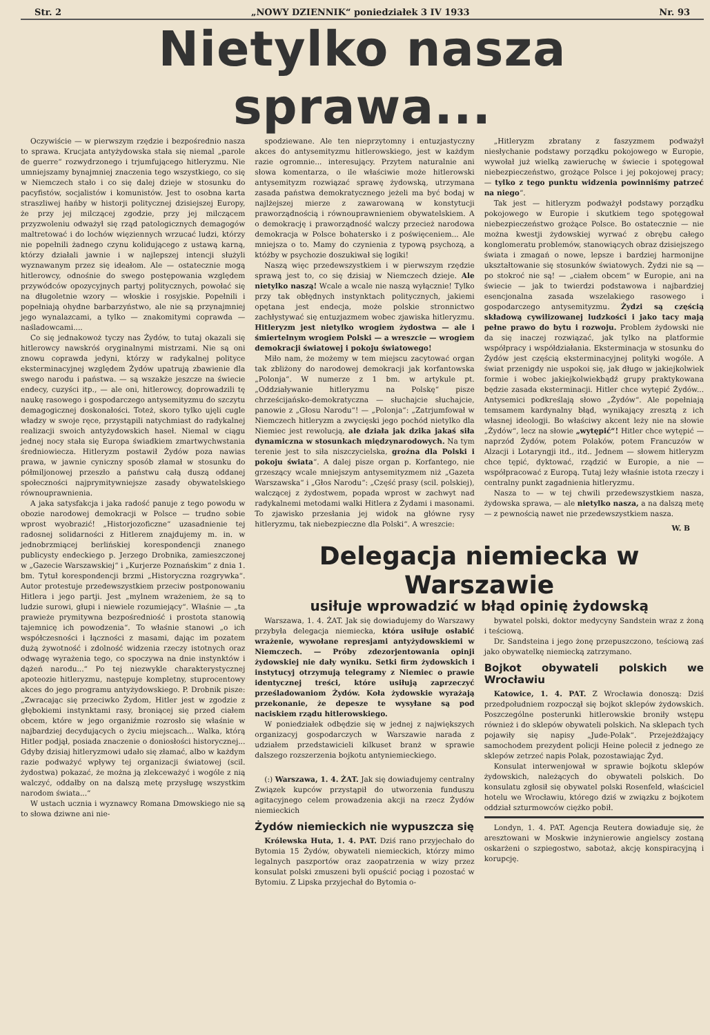Str. 2 „NOWY DZIENNIK“ poniedziałek 3 IV 1933 Nr. 93
Nietylko nasza sprawa...
Oczywiście — w pierwszym rzędzie i bezpośrednio nasza to sprawa. Krucjata antyżydowska stała się niemal „parole de guerre“ rozwydrzonego i trjumfującego hitleryzmu. Nie umniejszamy bynajmniej znaczenia tego wszystkiego, co się w Niemczech stało i co się dalej dzieje w stosunku do pacyfistów, socjalistów i komunistów. Jest to osobna karta straszliwej hańby w historji politycznej dzisiejszej Europy, że przy jej milczącej zgodzie, przy jej milczącem przyzwoleniu odważył się rząd patologicznych demagogów maltretować i do lochów więziennych wrzucać ludzi, którzy nie popełnili żadnego czynu kolidującego z ustawą karną, którzy działali jawnie i w najlepszej intencji służyli wyznawanym przez się ideałom. Ale — ostatecznie mogą hitlerowcy, odnośnie do swego postępowania względem przywódców opozycyjnych partyj politycznych, powołać się na długoletnie wzory — włoskie i rosyjskie. Popełnili i popełniają ohydne barbarzyństwo, ale nie są przynajmniej jego wynalazcami, a tylko — znakomitymi coprawda — naśladowcami....
Co się jednakowoż tyczy nas Żydów, to tutaj okazali się hitlerowcy nawskróś oryginalnymi mistrzami. Nie są oni znowu coprawda jedyni, którzy w radykalnej polityce eksterminacyjnej względem Żydów upatrują zbawienie dla swego narodu i państwa. — są wszakże jeszcze na świecie endecy, cuzyści itp., — ale oni, hitlerowcy, doprowadzili tę naukę rasowego i gospodarczego antysemityzmu do szczytu demagogicznej doskonałości. Toteż, skoro tylko ujęli cugle władzy w swoje ręce, przystąpili natychmiast do radykalnej realizacji swoich antyżydowskich haseł. Niemal w ciągu jednej nocy stała się Europa świadkiem zmartwychwstania średniowiecza. Hitleryzm postawił Żydów poza nawias prawa, w jawnie cyniczny sposób złamał w stosunku do półmiljonowej przeszło a państwu całą duszą oddanej społeczności najprymitywniejsze zasady obywatelskiego równouprawnienia.
A jaka satysfakcja i jaka radość panuje z tego powodu w obozie narodowej demokracji w Polsce — trudno sobie wprost wyobrazić! „Historjozoficzne“ uzasadnienie tej radosnej solidarności z Hitlerem znajdujemy m. in. w jednobrzmiącej berlińskiej korespondencji znanego publicysty endeckiego p. Jerzego Drobnika, zamieszczonej w „Gazecie Warszawskiej“ i „Kurjerze Poznańskim“ z dnia 1. bm. Tytuł korespondencji brzmi „Historyczna rozgrywka“. Autor protestuje przedewszystkiem przeciw postponowaniu Hitlera i jego partji. Jest „mylnem wrażeniem, że są to ludzie surowi, głupi i niewiele rozumiejący“. Właśnie — „ta prawieże prymitywna bezpośredniość i prostota stanowią tajemnicę ich powodzenia“. To właśnie stanowi „o ich współczesności i łączności z masami, dając im pozatem dużą żywotność i zdolność widzenia rzeczy istotnych oraz odwagę wyrażenia tego, co spoczywa na dnie instynktów i dążeń narodu...“ Po tej niezwykle charakterystycznej apoteozie hitleryzmu, następuje kompletny, stuprocentowy akces do jego programu antyżydowskiego. P. Drobnik pisze: „Zwracając się przeciwko Żydom, Hitler jest w zgodzie z głębokiemi instynktami rasy, broniącej się przed ciałem obcem, które w jego organiźmie rozrosło się właśnie w najbardziej decydujących o życiu miejscach... Walka, którą Hitler podjął, posiada znaczenie o doniosłości historycznej... Gdyby dzisiaj hitleryzmowi udało się złamać, albo w każdym razie podważyć wpływy tej organizacji światowej (scil. żydostwa) pokazać, że można ją zlekceważyć i wogóle z nią walczyć, oddałby on na dalszą metę przysługę wszystkim narodom świata...“
W ustach ucznia i wyznawcy Romana Dmowskiego nie są to słowa dziwne ani nie-
spodziewane. Ale ten nieprzytomny i entuzjastyczny akces do antysemityzmu hitlerowskiego, jest w każdym razie ogromnie... interesujący. Przytem naturalnie ani słowa komentarza, o ile właściwie może hitlerowski antysemityzm rozwiązać sprawę żydowską, utrzymana zasada państwa demokratycznego jeżeli ma być bodaj w najlżejszej mierze z zawarowaną w konstytucji praworządnością i równouprawnieniem obywatelskiem. A o demokrację i praworządność walczy przecież narodowa demokracja w Polsce bohatersko i z poświęceniem... Ale mniejsza o to. Mamy do czynienia z typową psychozą, a któżby w psychozie doszukiwał się logiki!
Naszą więc przedewszystkiem i w pierwszym rzędzie sprawą jest to, co się dzisiaj w Niemczech dzieje. Ale nietylko naszą! Wcale a wcale nie naszą wyłącznie! Tylko przy tak obłędnych instynktach politycznych, jakiemi opętana jest endecja, może polskie stronnictwo zachłystywać się entuzjazmem wobec zjawiska hitleryzmu. Hitleryzm jest nietylko wrogiem żydostwa — ale i śmiertelnym wrogiem Polski — a wreszcie — wrogiem demokracji światowej i pokoju światowego!
Miło nam, że możemy w tem miejscu zacytować organ tak zbliżony do narodowej demokracji jak korfantowska „Polonja“. W numerze z 1 bm. w artykule pt. „Oddziaływanie hitleryzmu na Polskę“ pisze chrześcijańsko-demokratyczna — słuchajcie słuchajcie, panowie z „Głosu Narodu“! — „Polonja“: „Zatrjumfował w Niemczech hitleryzm a zwycięski jego pochód nietylko dla Niemiec jest rewolucją, ale działa jak dzika jakaś siła dynamiczna w stosunkach międzynarodowych. Na tym terenie jest to siła niszczycielska, groźna dla Polski i pokoju świata“. A dalej pisze organ p. Korfantego, nie grzeszący wcale mniejszym antysemityzmem niż „Gazeta Warszawska“ i „Głos Narodu“: „Część prasy (scil. polskiej), walczącej z żydostwem, popada wprost w zachwyt nad radykalnemi metodami walki Hitlera z Żydami i masonami. To zjawisko przesłania jej widok na główne rysy hitleryzmu, tak niebezpieczne dla Polski“. A wreszcie:
„Hitleryzm zbratany z faszyzmem podważył niesłychanie podstawy porządku pokojowego w Europie, wywołał już wielką zawieruchę w świecie i spotęgował niebezpieczeństwo, grożące Polsce i jej pokojowej pracy; — tylko z tego punktu widzenia powinniśmy patrzeć na niego“.
Tak jest — hitleryzm podważył podstawy porządku pokojowego w Europie i skutkiem tego spotęgował niebezpieczeństwo grożące Polsce. Bo ostatecznie — nie można kwestji żydowskiej wyrwać z obrębu całego konglomeratu problemów, stanowiących obraz dzisiejszego świata i zmagań o nowe, lepsze i bardziej harmonijne ukształtowanie się stosunków światowych. Żydzi nie są — po stokroć nie są! — „ciałem obcem“ w Europie, ani na świecie — jak to twierdzi podstawowa i najbardziej esencjonalna zasada wszelakiego rasowego i gospodarczego antysemityzmu. Żydzi są częścią składową cywilizowanej ludzkości i jako tacy mają pełne prawo do bytu i rozwoju. Problem żydowski nie da się inaczej rozwiązać, jak tylko na platformie współpracy i współdziałania. Eksterminacja w stosunku do Żydów jest częścią eksterminacyjnej polityki wogóle. A świat przenigdy nie uspokoi się, jak długo w jakiejkolwiek formie i wobec jakiejkolwiekbądź grupy praktykowana będzie zasada eksterminacji. Hitler chce wytępić Żydów... Antysemici podkreślają słowo „Żydów“. Ale popełniają temsamem kardynalny błąd, wynikający zresztą z ich własnej ideologji. Bo właściwy akcent leży nie na słowie „Żydów“, lecz na słowie „wytępić“! Hitler chce wytępić — naprzód Żydów, potem Polaków, potem Francuzów w Alzacji i Lotaryngji itd., itd.. Jednem — słowem hitleryzm chce tępić, dyktować, rządzić w Europie, a nie — współpracować z Europą. Tutaj leży właśnie istota rzeczy i centralny punkt zagadnienia hitleryzmu.
Nasza to — w tej chwili przedewszystkiem nasza, żydowska sprawa, — ale nietylko nasza, a na dalszą metę — z pewnością nawet nie przedewszystkiem nasza.
W. B
Delegacja niemiecka w Warszawie
usiłuje wprowadzić w błąd opinię żydowską
Warszawa, 1. 4. ŻAT. Jak się dowiadujemy do Warszawy przybyła delegacja niemiecka, która usiłuje osłabić wrażenie, wywołane represjami antyżydowskiemi w Niemczech. — Próby zdezorjentowania opinji żydowskiej nie dały wyniku. Setki firm żydowskich i instytucyj otrzymują telegramy z Niemiec o prawie identycznej treści, które usiłują zaprzeczyć prześladowaniom Żydów. Koła żydowskie wyrażają przekonanie, że depesze te wysyłane są pod naciskiem rządu hitlerowskiego.
W poniedziałek odbędzie się w jednej z największych organizacyj gospodarczych w Warszawie narada z udziałem przedstawicieli kilkuset branż w sprawie dalszego rozszerzenia bojkotu antyniemieckiego.
(:) Warszawa, 1. 4. ŻAT. Jak się dowiadujemy centralny Związek kupców przystąpił do utworzenia funduszu agitacyjnego celem prowadzenia akcji na rzecz Żydów niemieckich
Żydów niemieckich nie wypuszcza się
Królewska Huta, 1. 4. PAT. Dziś rano przyjechało do Bytomia 15 Żydów, obywateli niemieckich, którzy mimo legalnych paszportów oraz zaopatrzenia w wizy przez konsulat polski zmuszeni byli opuścić pociąg i pozostać w Bytomiu. Z Lipska przyjechał do Bytomia o-
bywatel polski, doktor medycyny Sandstein wraz z żoną i teściową.
Dr. Sandsteina i jego żonę przepuszczono, teściową zaś jako obywatelkę niemiecką zatrzymano.
Bojkot obywateli polskich we Wrocławiu
Katowice, 1. 4. PAT. Z Wrocławia donoszą: Dziś przedpołudniem rozpoczął się bojkot sklepów żydowskich. Poszczególne posterunki hitlerowskie broniły wstępu również i do sklepów obywateli polskich. Na sklepach tych pojawiły się napisy „Jude-Polak“. Przejeżdżający samochodem prezydent policji Heine polecił z jednego ze sklepów zetrzeć napis Polak, pozostawiając Żyd.
Konsulat interwenjował w sprawie bojkotu sklepów żydowskich, należących do obywateli polskich. Do konsulatu zgłosił się obywatel polski Rosenfeld, właściciel hotelu we Wrocławiu, którego dziś w związku z bojkotem oddział szturmowców ciężko pobił.
Londyn, 1. 4. PAT. Agencja Reutera dowiaduje się, że aresztowani w Moskwie inżynierowie angielscy zostaną oskarżeni o szpiegostwo, sabotaż, akcję konspiracyjną i korupcję.